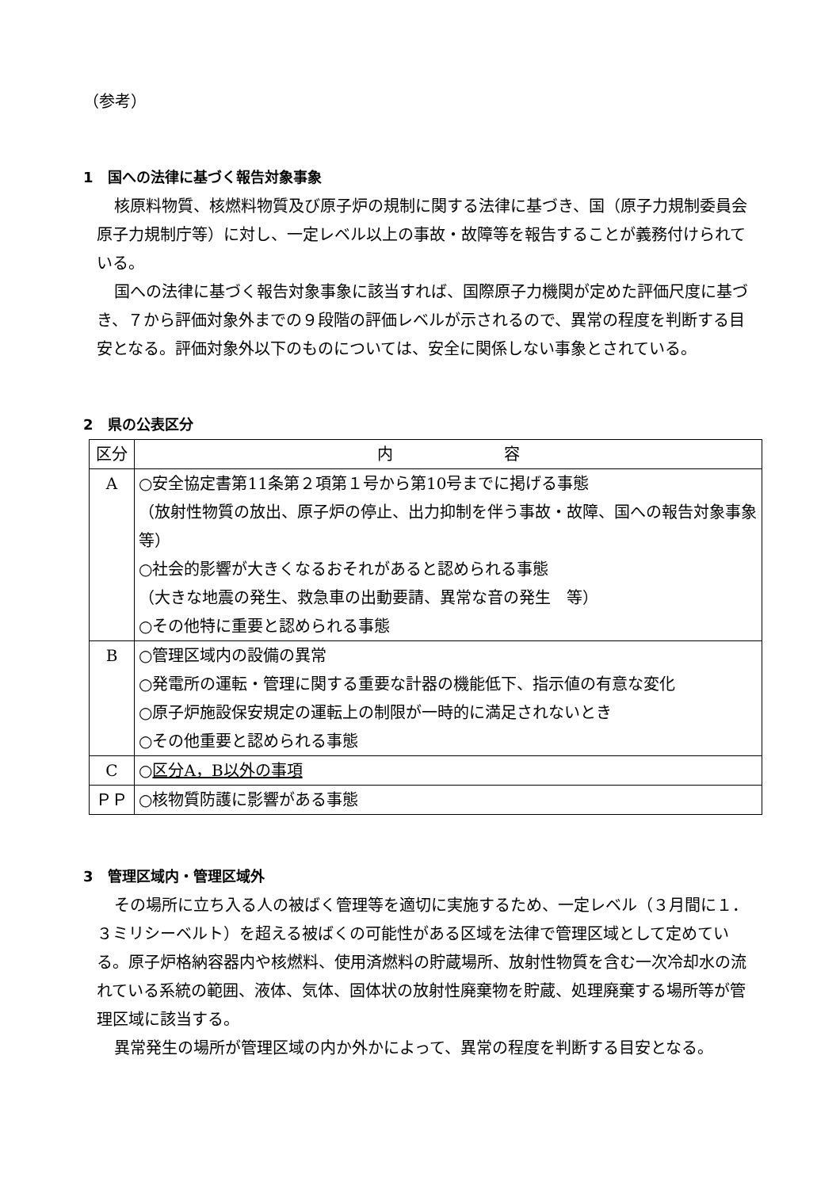（参考）
1　国への法律に基づく報告対象事象
核原料物質、核燃料物質及び原子炉の規制に関する法律に基づき、国（原子力規制委員会原子力規制庁等）に対し、一定レベル以上の事故・故障等を報告することが義務付けられている。
国への法律に基づく報告対象事象に該当すれば、国際原子力機関が定めた評価尺度に基づき、７から評価対象外までの９段階の評価レベルが示されるので、異常の程度を判断する目安となる。評価対象外以下のものについては、安全に関係しない事象とされている。
2　県の公表区分
| 区分 | 内 容 |
| --- | --- |
| A | ○安全協定書第11条第２項第１号から第10号までに掲げる事態 （放射性物質の放出、原子炉の停止、出力抑制を伴う事故・故障、国への報告対象事象 等） ○社会的影響が大きくなるおそれがあると認められる事態 （大きな地震の発生、救急車の出動要請、異常な音の発生 等） ○その他特に重要と認められる事態 |
| B | ○管理区域内の設備の異常 ○発電所の運転・管理に関する重要な計器の機能低下、指示値の有意な変化 ○原子炉施設保安規定の運転上の制限が一時的に満足されないとき ○その他重要と認められる事態 |
| C | ○ 区分A，B以外の事項 |
| ＰＰ | ○核物質防護に影響がある事態 |
3　管理区域内・管理区域外
その場所に立ち入る人の被ばく管理等を適切に実施するため、一定レベル（３月間に１．３ミリシーベルト）を超える被ばくの可能性がある区域を法律で管理区域として定めている。原子炉格納容器内や核燃料、使用済燃料の貯蔵場所、放射性物質を含む一次冷却水の流れている系統の範囲、液体、気体、固体状の放射性廃棄物を貯蔵、処理廃棄する場所等が管理区域に該当する。
異常発生の場所が管理区域の内か外かによって、異常の程度を判断する目安となる。